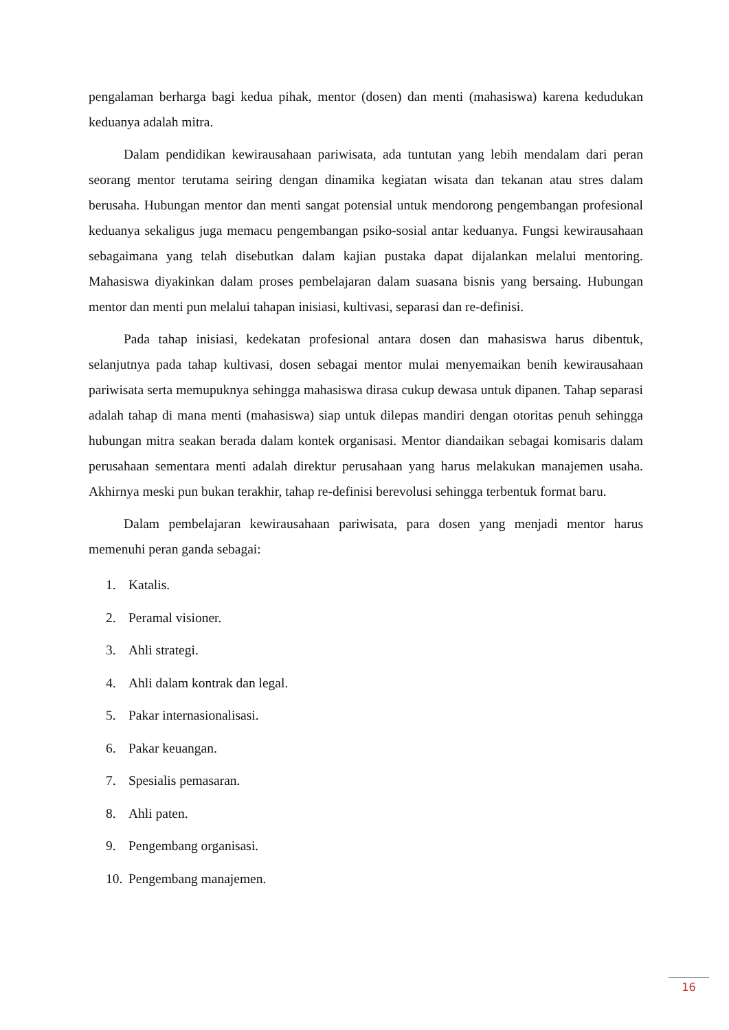pengalaman berharga bagi kedua pihak, mentor (dosen) dan menti (mahasiswa) karena kedudukan keduanya adalah mitra.
Dalam pendidikan kewirausahaan pariwisata, ada tuntutan yang lebih mendalam dari peran seorang mentor terutama seiring dengan dinamika kegiatan wisata dan tekanan atau stres dalam berusaha. Hubungan mentor dan menti sangat potensial untuk mendorong pengembangan profesional keduanya sekaligus juga memacu pengembangan psiko-sosial antar keduanya. Fungsi kewirausahaan sebagaimana yang telah disebutkan dalam kajian pustaka dapat dijalankan melalui mentoring. Mahasiswa diyakinkan dalam proses pembelajaran dalam suasana bisnis yang bersaing. Hubungan mentor dan menti pun melalui tahapan inisiasi, kultivasi, separasi dan re-definisi.
Pada tahap inisiasi, kedekatan profesional antara dosen dan mahasiswa harus dibentuk, selanjutnya pada tahap kultivasi, dosen sebagai mentor mulai menyemaikan benih kewirausahaan pariwisata serta memupuknya sehingga mahasiswa dirasa cukup dewasa untuk dipanen. Tahap separasi adalah tahap di mana menti (mahasiswa) siap untuk dilepas mandiri dengan otoritas penuh sehingga hubungan mitra seakan berada dalam kontek organisasi. Mentor diandaikan sebagai komisaris dalam perusahaan sementara menti adalah direktur perusahaan yang harus melakukan manajemen usaha. Akhirnya meski pun bukan terakhir, tahap re-definisi berevolusi sehingga terbentuk format baru.
Dalam pembelajaran kewirausahaan pariwisata, para dosen yang menjadi mentor harus memenuhi peran ganda sebagai:
1. Katalis.
2. Peramal visioner.
3. Ahli strategi.
4. Ahli dalam kontrak dan legal.
5. Pakar internasionalisasi.
6. Pakar keuangan.
7. Spesialis pemasaran.
8. Ahli paten.
9. Pengembang organisasi.
10. Pengembang manajemen.
16